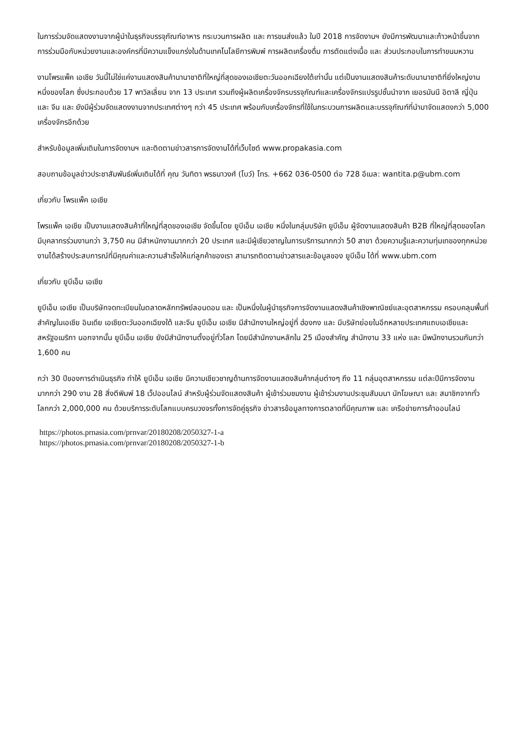ในการร่วมจัดแสดงงานจากผู้นำในธุรกิจบรรจุภัณฑ์อาหาร กระบวนการผลิต และ การขนส่งแล้ว ในปี 2018 การจัดงานฯ ยังมีการพัฒนาและก้าวหน้าขึ้นจากการร่วมมือกับหน่วยงานและองค์กรที่มีความแข็งแกร่งในด้านเทคโนโลยีการพิมพ์ การผลิตเครื่องดื่ม การตัดแต่งเนื้อ และ ส่วนประกอบในการทำขนมหวาน
งานโพรแพ็ค เอเชีย วันนี้ไม่ใช่แค่งานแสดงสินค้านานาชาติที่ใหญ่ที่สุดของเอเชียตะวันออกเฉียงใต้เท่านั้น แต่เป็นงานแสดงสินค้าระดับนานาชาติที่ยิ่งใหญ่งานหนึ่งของโลก ซึ่งประกอบด้วย 17 พาวิลเลี่ยน จาก 13 ประเทศ รวมถึงผู้ผลิตเครื่องจักรบรรจุภัณฑ์และเครื่องจักรแปรรูปชั้นนำจาก เยอรมันนี อิตาลี ญี่ปุ่น และ จีน และ ยังมีผู้ร่วมจัดแสดงงานจากประเทศต่างๆ กว่า 45 ประเทศ พร้อมกับเครื่องจักรที่ใช้ในกระบวนการผลิตและบรรจุภัณฑ์ที่นำมาจัดแสดงกว่า 5,000 เครื่องจักรอีกด้วย
สำหรับข้อมูลเพิ่มเติมในการจัดงานฯ และติดตามข่าวสารการจัดงานได้ที่เว็บไซต์ www.propakasia.com
สอบถามข้อมูลข่าวประชาสัมพันธ์เพิ่มเติมได้ที่ คุณ วันทิตา พรธนาวงศ์ (โบว์) โทร. +662 036-0500 ต่อ 728 อีเมล: wantita.p@ubm.com
เกี่ยวกับ โพรแพ็ค เอเชีย
โพรแพ็ค เอเชีย เป็นงานแสดงสินค้าที่ใหญ่ที่สุดของเอเชีย จัดขึ้นโดย ยูบีเอ็ม เอเชีย หนึ่งในกลุ่มบริษัท ยูบีเอ็ม ผู้จัดงานแสดงสินค้า B2B ที่ใหญ่ที่สุดของโลก มีบุคลากรร่วมงานกว่า 3,750 คน มีสำหนักงานมากกว่า 20 ประเทศ และมีผู้เชียวชาญในการบริการมากกว่า 50 สาขา ด้วยความรู้และความทุ่มเทของทุกหน่วยงานได้สร้างประสบการณ์ที่มีคุณค่าและความสำเร็จให้แก่ลูกค้าของเรา สามารถติดตามข่าวสารและข้อมูลของ ยูบีเอ็ม ได้ที่ www.ubm.com
เกี่ยวกับ ยูบีเอ็ม เอเชีย
ยูบีเอ็ม เอเชีย เป็นบริษัทจดทะเบียนในตลาดหลักทรัพย์ลอนดอน และ เป็นหนึ่งในผู้นำธุรกิจการจัดงานแสดงสินค้าเชิงพาณิชย์และอุตสาหกรรม ครอบคลุมพื้นที่สำคัญในเอเชีย อินเดีย เอเชียตะวันออกเฉียงใต้ และจีน ยูบีเอ็ม เอเชีย มีสำนักงานใหญ่อยู่ที่ ฮ่องกง และ มีบริษัทย่อยในอีกหลายประเทศแถบเอเชียและสหรัฐอเมริกา นอกจากนั้น ยูบีเอ็ม เอเชีย ยังมีสำนักงานตั้งอยู่ทั่วโลก โดยมีสำนักงานหลักใน 25 เมืองสำคัญ สำนักงาน 33 แห่ง และ มีพนักงานรวมกันกว่า 1,600 คน
กว่า 30 ปีของการดำเนินธุรกิจ ทำให้ ยูบีเอ็ม เอเชีย มีความเชียวชาญด้านการจัดงานแสดงสินค้ากลุ่มต่างๆ ถึง 11 กลุ่มอุตสาหกรรม แต่ละปีมีการจัดงานมากกว่า 290 งาน 28 สิ่งตีพิมพ์ 18 เว็ปออนไลน์ สำหรับผู้ร่วมจัดแสดงสินค้า ผู้เข้าร่วมชมงาน ผู้เข้าร่วมงานประชุมสัมมนา นักโฆษณา และ สมาชิกจากทั่วโลกกว่า 2,000,000 คน ด้วยบริการระดับโลกแบบครบวงจรทั้งการจัดคู่ธุรกิจ ข่าวสารข้อมูลทางการตลาดที่มีคุณภาพ และ เครือข่ายการค้าออนไลน์
https://photos.prnasia.com/prnvar/20180208/2050327-1-a
https://photos.prnasia.com/prnvar/20180208/2050327-1-b